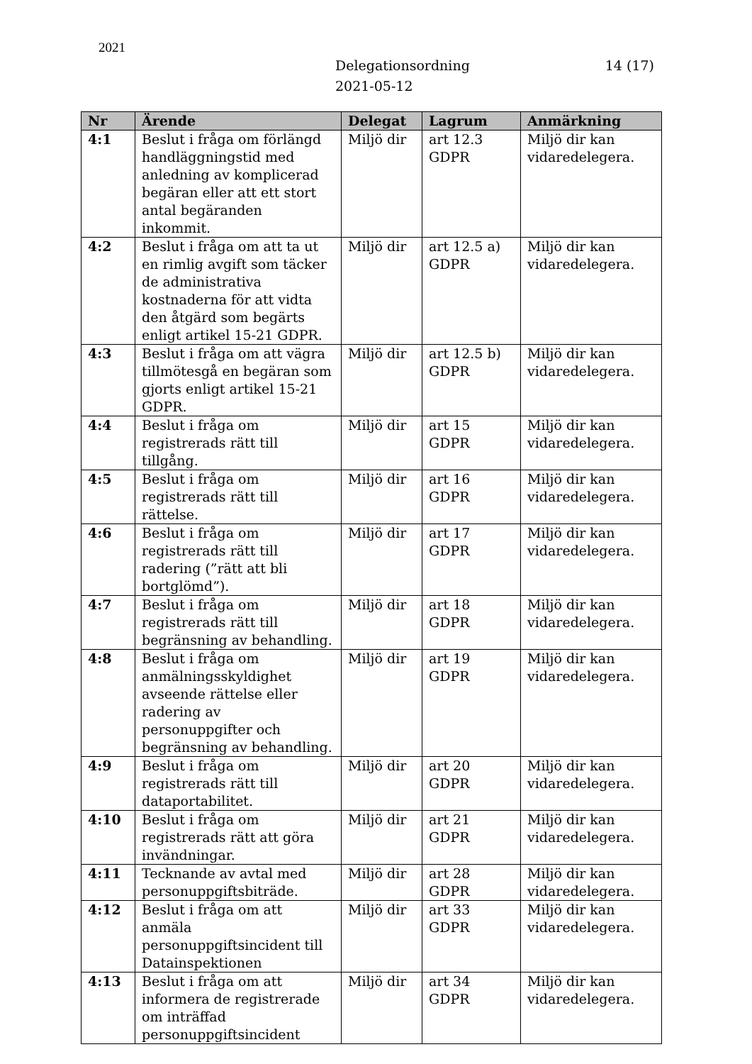2021
Delegationsordning
2021-05-12
14 (17)
| Nr | Ärende | Delegat | Lagrum | Anmärkning |
| --- | --- | --- | --- | --- |
| 4:1 | Beslut i fråga om förlängd handläggningstid med anledning av komplicerad begäran eller att ett stort antal begäranden inkommit. | Miljö dir | art 12.3 GDPR | Miljö dir kan vidaredelegera. |
| 4:2 | Beslut i fråga om att ta ut en rimlig avgift som täcker de administrativa kostnaderna för att vidta den åtgärd som begärts enligt artikel 15-21 GDPR. | Miljö dir | art 12.5 a) GDPR | Miljö dir kan vidaredelegera. |
| 4:3 | Beslut i fråga om att vägra tillmötesgå en begäran som gjorts enligt artikel 15-21 GDPR. | Miljö dir | art 12.5 b) GDPR | Miljö dir kan vidaredelegera. |
| 4:4 | Beslut i fråga om registrerads rätt till tillgång. | Miljö dir | art 15 GDPR | Miljö dir kan vidaredelegera. |
| 4:5 | Beslut i fråga om registrerads rätt till rättelse. | Miljö dir | art 16 GDPR | Miljö dir kan vidaredelegera. |
| 4:6 | Beslut i fråga om registrerads rätt till radering (”rätt att bli bortglömd”). | Miljö dir | art 17 GDPR | Miljö dir kan vidaredelegera. |
| 4:7 | Beslut i fråga om registrerads rätt till begränsning av behandling. | Miljö dir | art 18 GDPR | Miljö dir kan vidaredelegera. |
| 4:8 | Beslut i fråga om anmälningsskyldighet avseende rättelse eller radering av personuppgifter och begränsning av behandling. | Miljö dir | art 19 GDPR | Miljö dir kan vidaredelegera. |
| 4:9 | Beslut i fråga om registrerads rätt till dataportabilitet. | Miljö dir | art 20 GDPR | Miljö dir kan vidaredelegera. |
| 4:10 | Beslut i fråga om registrerads rätt att göra invändningar. | Miljö dir | art 21 GDPR | Miljö dir kan vidaredelegera. |
| 4:11 | Tecknande av avtal med personuppgiftsbiträde. | Miljö dir | art 28 GDPR | Miljö dir kan vidaredelegera. |
| 4:12 | Beslut i fråga om att anmäla personuppgiftsincident till Datainspektionen | Miljö dir | art 33 GDPR | Miljö dir kan vidaredelegera. |
| 4:13 | Beslut i fråga om att informera de registrerade om inträffad personuppgiftsincident | Miljö dir | art 34 GDPR | Miljö dir kan vidaredelegera. |